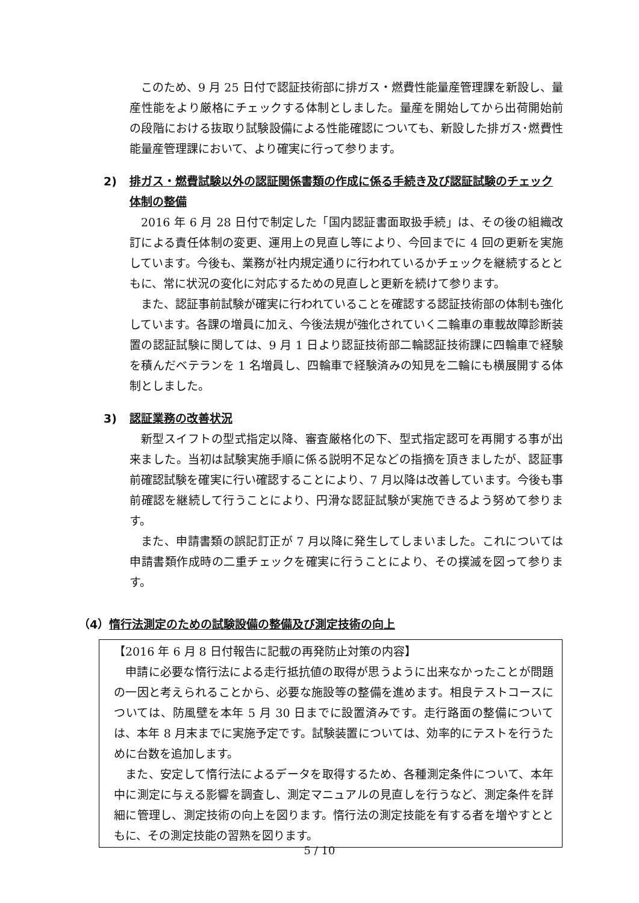このため、9 月 25 日付で認証技術部に排ガス・燃費性能量産管理課を新設し、量産性能をより厳格にチェックする体制としました。量産を開始してから出荷開始前の段階における抜取り試験設備による性能確認についても、新設した排ガス･燃費性能量産管理課において、より確実に行って参ります。
2) 排ガス・燃費試験以外の認証関係書類の作成に係る手続き及び認証試験のチェック体制の整備
2016 年 6 月 28 日付で制定した「国内認証書面取扱手続」は、その後の組織改訂による責任体制の変更、運用上の見直し等により、今回までに 4 回の更新を実施しています。今後も、業務が社内規定通りに行われているかチェックを継続するとともに、常に状況の変化に対応するための見直しと更新を続けて参ります。
また、認証事前試験が確実に行われていることを確認する認証技術部の体制も強化しています。各課の増員に加え、今後法規が強化されていく二輪車の車載故障診断装置の認証試験に関しては、9 月 1 日より認証技術部二輪認証技術課に四輪車で経験を積んだベテランを 1 名増員し、四輪車で経験済みの知見を二輪にも横展開する体制としました。
3) 認証業務の改善状況
新型スイフトの型式指定以降、審査厳格化の下、型式指定認可を再開する事が出来ました。当初は試験実施手順に係る説明不足などの指摘を頂きましたが、認証事前確認試験を確実に行い確認することにより、7 月以降は改善しています。今後も事前確認を継続して行うことにより、円滑な認証試験が実施できるよう努めて参ります。
また、申請書類の誤記訂正が 7 月以降に発生してしまいました。これについては申請書類作成時の二重チェックを確実に行うことにより、その撲滅を図って参ります。
（4）惰行法測定のための試験設備の整備及び測定技術の向上
【2016 年 6 月 8 日付報告に記載の再発防止対策の内容】
申請に必要な惰行法による走行抵抗値の取得が思うように出来なかったことが問題の一因と考えられることから、必要な施設等の整備を進めます。相良テストコースについては、防風壁を本年 5 月 30 日までに設置済みです。走行路面の整備については、本年 8 月末までに実施予定です。試験装置については、効率的にテストを行うために台数を追加します。
また、安定して惰行法によるデータを取得するため、各種測定条件について、本年中に測定に与える影響を調査し、測定マニュアルの見直しを行うなど、測定条件を詳細に管理し、測定技術の向上を図ります。惰行法の測定技能を有する者を増やすとともに、その測定技能の習熟を図ります。
5 / 10